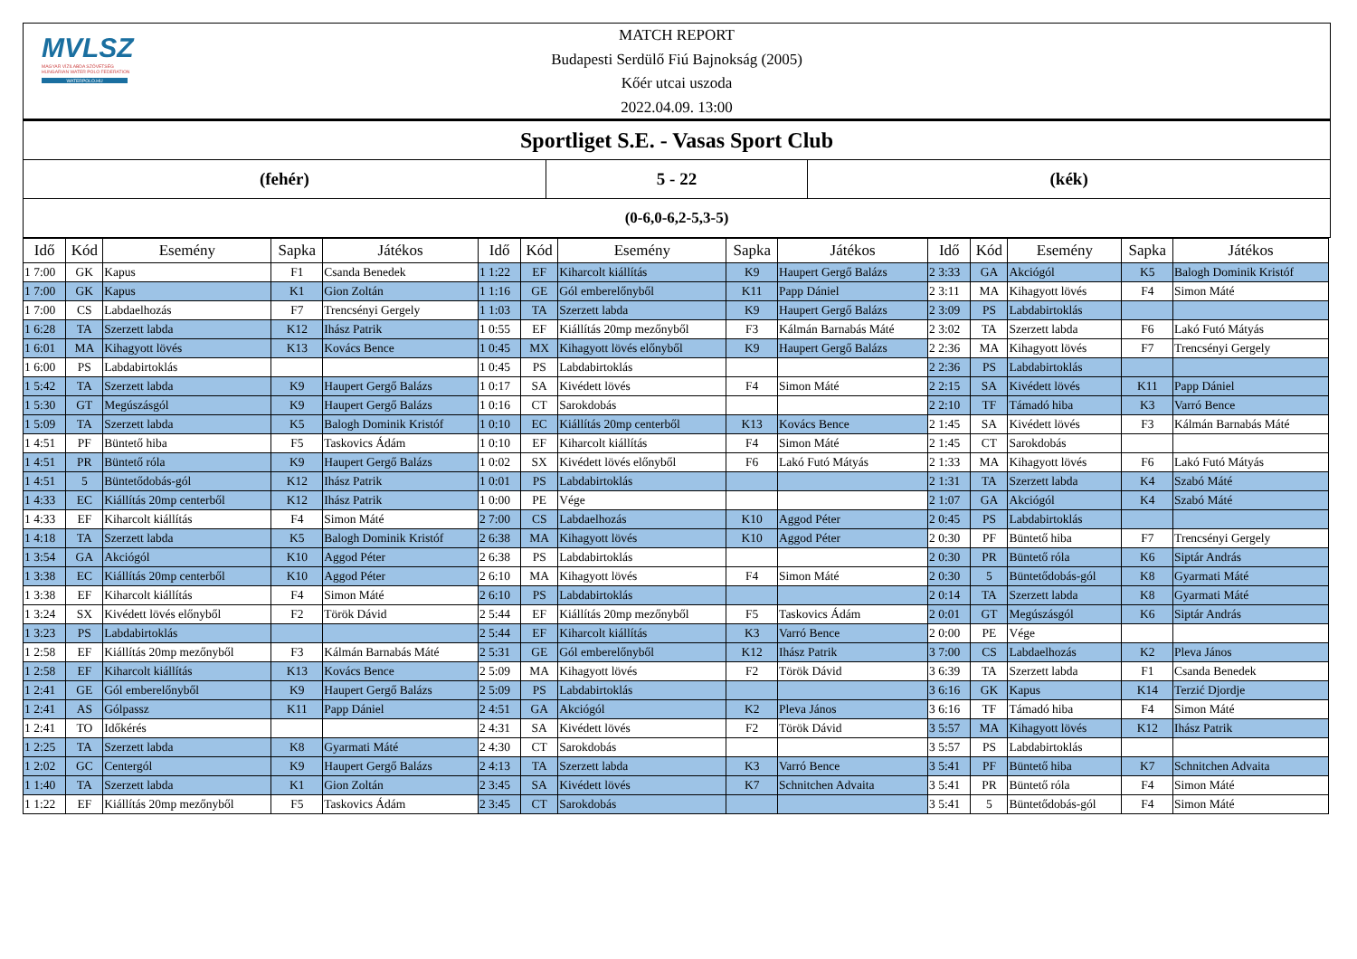MVLSZ
MAGYAR VÍZILABDA SZÖVETSÉG
HUNGARIAN WATER POLO FEDERATION
WATERPOLO.HU
MATCH REPORT
Budapesti Serdülő Fiú Bajnokság (2005)
Kőér utcai uszoda
2022.04.09. 13:00
Sportliget S.E. - Vasas Sport Club
(fehér) 5 - 22 (kék)
(0-6,0-6,2-5,3-5)
| Idő | Kód | Esemény | Sapka | Játékos | Idő | Kód | Esemény | Sapka | Játékos | Idő | Kód | Esemény | Sapka | Játékos |
| --- | --- | --- | --- | --- | --- | --- | --- | --- | --- | --- | --- | --- | --- | --- |
| 1 7:00 | GK | Kapus | F1 | Csanda Benedek | 1 1:22 | EF | Kiharcolt kiállítás | K9 | Haupert Gergő Balázs | 2 3:33 | GA | Akciógól | K5 | Balogh Dominik Kristóf |
| 1 7:00 | GK | Kapus | K1 | Gion Zoltán | 1 1:16 | GE | Gól emberelőnyből | K11 | Papp Dániel | 2 3:11 | MA | Kihagyott lövés | F4 | Simon Máté |
| 1 7:00 | CS | Labdaelhozás | F7 | Trencsényi Gergely | 1 1:03 | TA | Szerzett labda | K9 | Haupert Gergő Balázs | 2 3:09 | PS | Labdabirtoklás | | |
| 1 6:28 | TA | Szerzett labda | K12 | Ihász Patrik | 1 0:55 | EF | Kiállítás 20mp mezőnyből | F3 | Kálmán Barnabás Máté | 2 3:02 | TA | Szerzett labda | F6 | Lakó Futó Mátyás |
| 1 6:01 | MA | Kihagyott lövés | K13 | Kovács Bence | 1 0:45 | MX | Kihagyott lövés előnyből | K9 | Haupert Gergő Balázs | 2 2:36 | MA | Kihagyott lövés | F7 | Trencsényi Gergely |
| 1 6:00 | PS | Labdabirtoklás | | | 1 0:45 | PS | Labdabirtoklás | | | 2 2:36 | PS | Labdabirtoklás | | |
| 1 5:42 | TA | Szerzett labda | K9 | Haupert Gergő Balázs | 1 0:17 | SA | Kivédett lövés | F4 | Simon Máté | 2 2:15 | SA | Kivédett lövés | K11 | Papp Dániel |
| 1 5:30 | GT | Megúszásgól | K9 | Haupert Gergő Balázs | 1 0:16 | CT | Sarokdobás | | | 2 2:10 | TF | Támadó hiba | K3 | Varró Bence |
| 1 5:09 | TA | Szerzett labda | K5 | Balogh Dominik Kristóf | 1 0:10 | EC | Kiállítás 20mp centerből | K13 | Kovács Bence | 2 1:45 | SA | Kivédett lövés | F3 | Kálmán Barnabás Máté |
| 1 4:51 | PF | Büntető hiba | F5 | Taskovics Ádám | 1 0:10 | EF | Kiharcolt kiállítás | F4 | Simon Máté | 2 1:45 | CT | Sarokdobás | | |
| 1 4:51 | PR | Büntető róla | K9 | Haupert Gergő Balázs | 1 0:02 | SX | Kivédett lövés előnyből | F6 | Lakó Futó Mátyás | 2 1:33 | MA | Kihagyott lövés | F6 | Lakó Futó Mátyás |
| 1 4:51 | 5 | Büntetődobás-gól | K12 | Ihász Patrik | 1 0:01 | PS | Labdabirtoklás | | | 2 1:31 | TA | Szerzett labda | K4 | Szabó Máté |
| 1 4:33 | EC | Kiállítás 20mp centerből | K12 | Ihász Patrik | 1 0:00 | PE | Vége | | | 2 1:07 | GA | Akciógól | K4 | Szabó Máté |
| 1 4:33 | EF | Kiharcolt kiállítás | F4 | Simon Máté | 2 7:00 | CS | Labdaelhozás | K10 | Aggod Péter | 2 0:45 | PS | Labdabirtoklás | | |
| 1 4:18 | TA | Szerzett labda | K5 | Balogh Dominik Kristóf | 2 6:38 | MA | Kihagyott lövés | K10 | Aggod Péter | 2 0:30 | PF | Büntető hiba | F7 | Trencsényi Gergely |
| 1 3:54 | GA | Akciógól | K10 | Aggod Péter | 2 6:38 | PS | Labdabirtoklás | | | 2 0:30 | PR | Büntető róla | K6 | Siptár András |
| 1 3:38 | EC | Kiállítás 20mp centerből | K10 | Aggod Péter | 2 6:10 | MA | Kihagyott lövés | F4 | Simon Máté | 2 0:30 | 5 | Büntetődobás-gól | K8 | Gyarmati Máté |
| 1 3:38 | EF | Kiharcolt kiállítás | F4 | Simon Máté | 2 6:10 | PS | Labdabirtoklás | | | 2 0:14 | TA | Szerzett labda | K8 | Gyarmati Máté |
| 1 3:24 | SX | Kivédett lövés előnyből | F2 | Török Dávid | 2 5:44 | EF | Kiállítás 20mp mezőnyből | F5 | Taskovics Ádám | 2 0:01 | GT | Megúszásgól | K6 | Siptár András |
| 1 3:23 | PS | Labdabirtoklás | | | 2 5:44 | EF | Kiharcolt kiállítás | K3 | Varró Bence | 2 0:00 | PE | Vége | | |
| 1 2:58 | EF | Kiállítás 20mp mezőnyből | F3 | Kálmán Barnabás Máté | 2 5:31 | GE | Gól emberelőnyből | K12 | Ihász Patrik | 3 7:00 | CS | Labdaelhozás | K2 | Pleva János |
| 1 2:58 | EF | Kiharcolt kiállítás | K13 | Kovács Bence | 2 5:09 | MA | Kihagyott lövés | F2 | Török Dávid | 3 6:39 | TA | Szerzett labda | F1 | Csanda Benedek |
| 1 2:41 | GE | Gól emberelőnyből | K9 | Haupert Gergő Balázs | 2 5:09 | PS | Labdabirtoklás | | | 3 6:16 | GK | Kapus | K14 | Terzić Djordje |
| 1 2:41 | AS | Gólpassz | K11 | Papp Dániel | 2 4:51 | GA | Akciógól | K2 | Pleva János | 3 6:16 | TF | Támadó hiba | F4 | Simon Máté |
| 1 2:41 | TO | Időkérés | | | 2 4:31 | SA | Kivédett lövés | F2 | Török Dávid | 3 5:57 | MA | Kihagyott lövés | K12 | Ihász Patrik |
| 1 2:25 | TA | Szerzett labda | K8 | Gyarmati Máté | 2 4:30 | CT | Sarokdobás | | | 3 5:57 | PS | Labdabirtoklás | | |
| 1 2:02 | GC | Centergól | K9 | Haupert Gergő Balázs | 2 4:13 | TA | Szerzett labda | K3 | Varró Bence | 3 5:41 | PF | Büntető hiba | K7 | Schnitchen Advaita |
| 1 1:40 | TA | Szerzett labda | K1 | Gion Zoltán | 2 3:45 | SA | Kivédett lövés | K7 | Schnitchen Advaita | 3 5:41 | PR | Büntető róla | F4 | Simon Máté |
| 1 1:22 | EF | Kiállítás 20mp mezőnyből | F5 | Taskovics Ádám | 2 3:45 | CT | Sarokdobás | | | 3 5:41 | 5 | Büntetődobás-gól | F4 | Simon Máté |